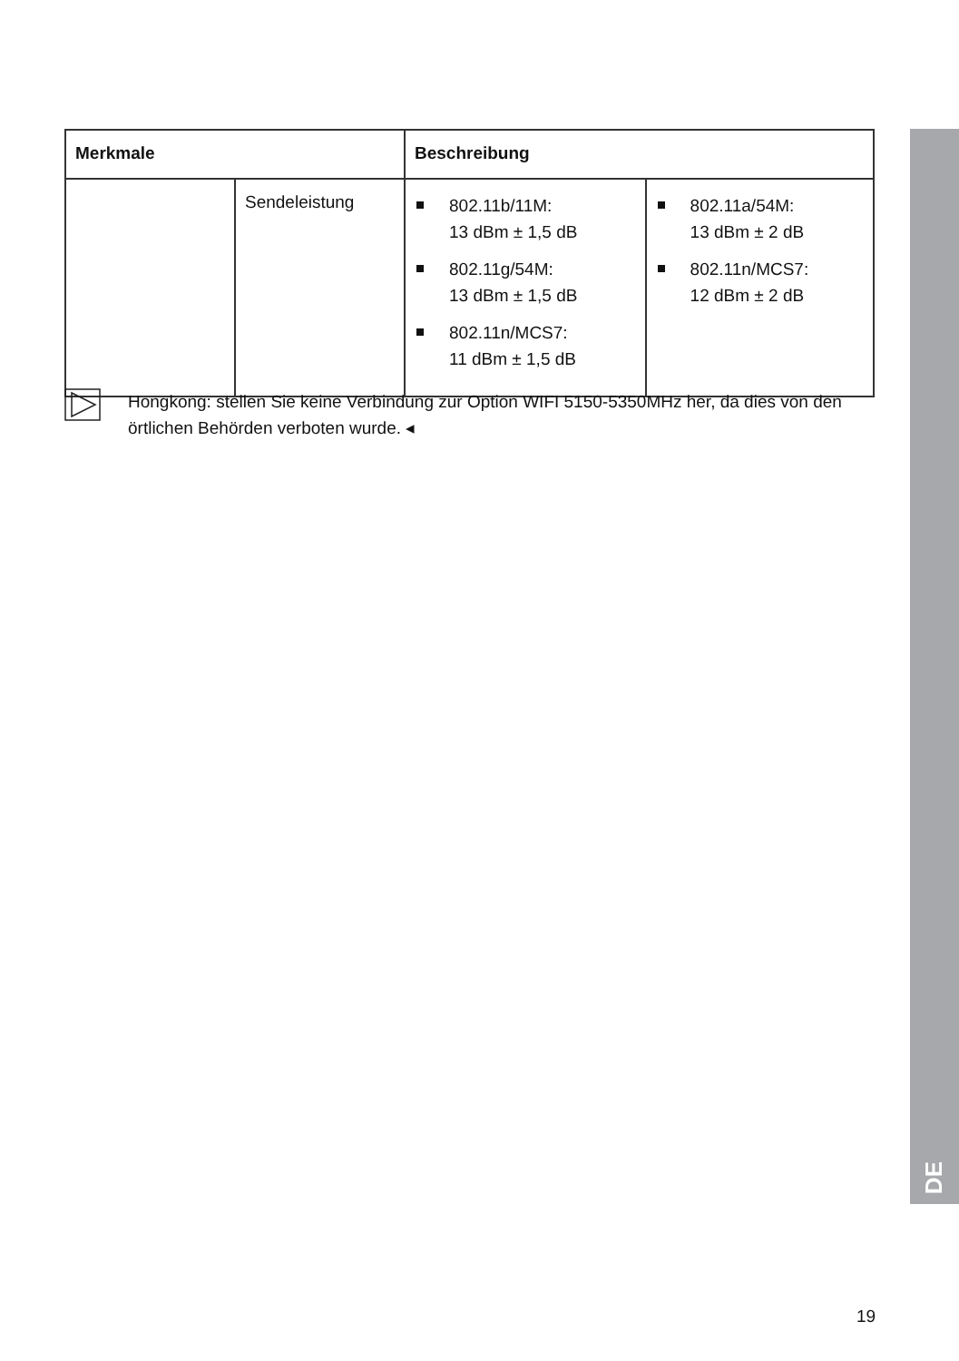| Merkmale | | Beschreibung | |
| --- | --- | --- | --- |
| | Sendeleistung | 802.11b/11M: 13 dBm ± 1,5 dB 802.11g/54M: 13 dBm ± 1,5 dB 802.11n/MCS7: 11 dBm ± 1,5 dB | 802.11a/54M: 13 dBm ± 2 dB 802.11n/MCS7: 12 dBm ± 2 dB |
Hongkong: stellen Sie keine Verbindung zur Option WIFI 5150-5350MHz her, da dies von den örtlichen Behörden verboten wurde. ◂
DE
19